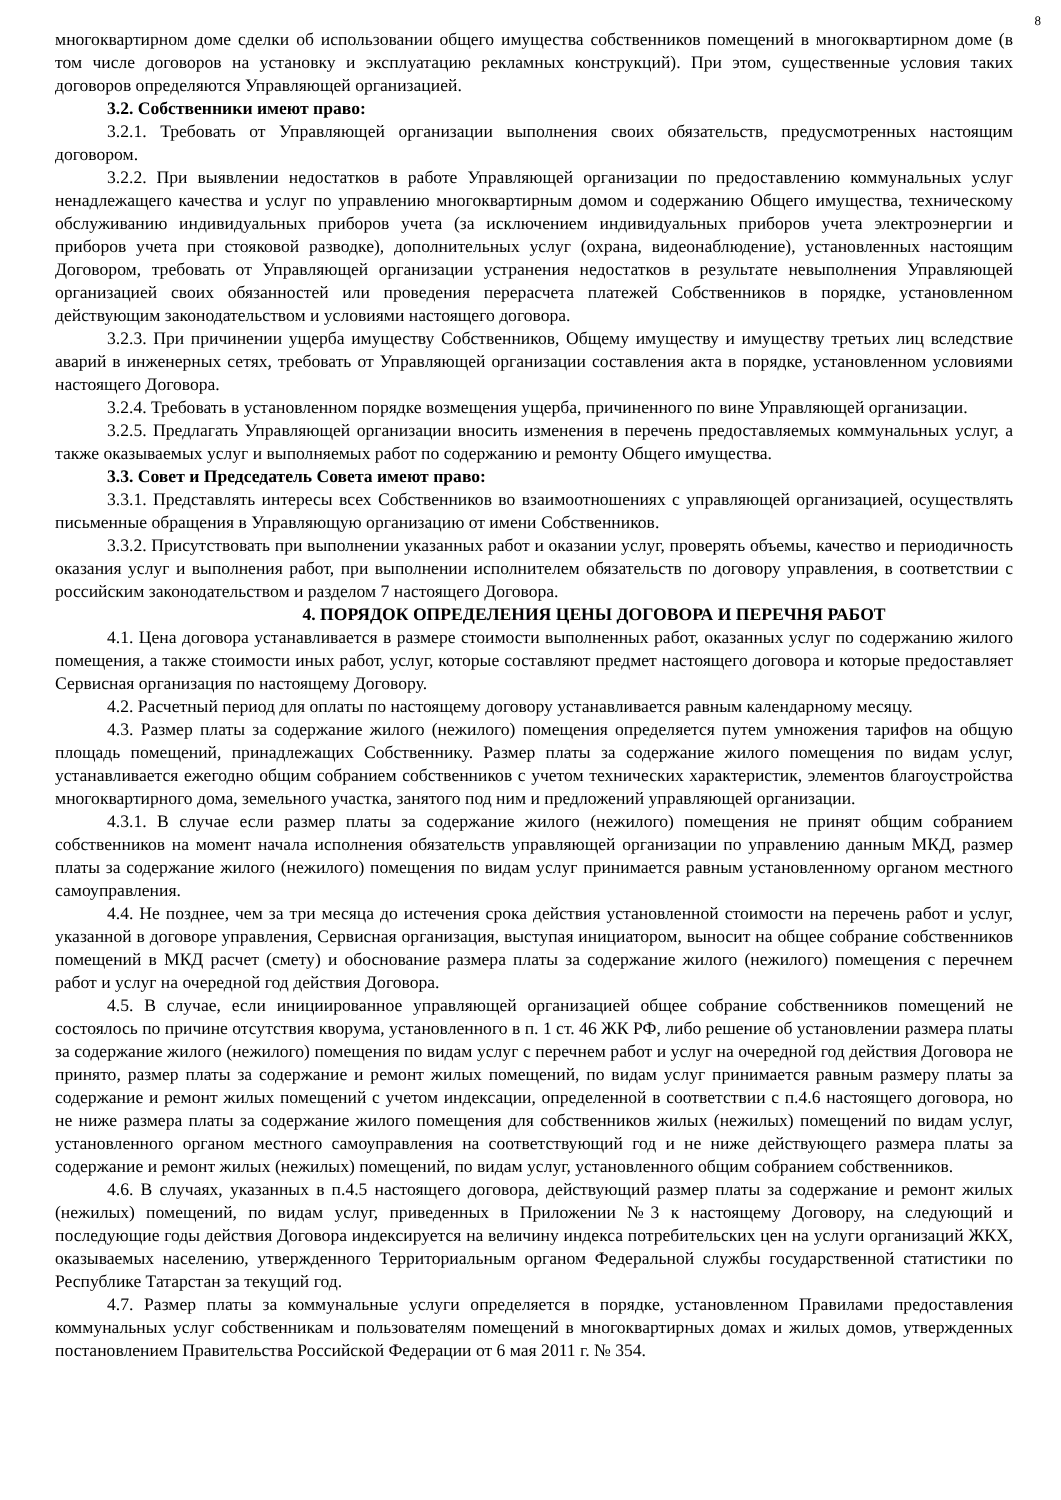8
многоквартирном доме сделки об использовании общего имущества собственников помещений в многоквартирном доме (в том числе договоров на установку и эксплуатацию рекламных конструкций). При этом, существенные условия таких договоров определяются Управляющей организацией.
3.2. Собственники имеют право:
3.2.1. Требовать от Управляющей организации выполнения своих обязательств, предусмотренных настоящим договором.
3.2.2. При выявлении недостатков в работе Управляющей организации по предоставлению коммунальных услуг ненадлежащего качества и услуг по управлению многоквартирным домом и содержанию Общего имущества, техническому обслуживанию индивидуальных приборов учета (за исключением индивидуальных приборов учета электроэнергии и приборов учета при стояковой разводке), дополнительных услуг (охрана, видеонаблюдение), установленных настоящим Договором, требовать от Управляющей организации устранения недостатков в результате невыполнения Управляющей организацией своих обязанностей или проведения перерасчета платежей Собственников в порядке, установленном действующим законодательством и условиями настоящего договора.
3.2.3. При причинении ущерба имуществу Собственников, Общему имуществу и имуществу третьих лиц вследствие аварий в инженерных сетях, требовать от Управляющей организации составления акта в порядке, установленном условиями настоящего Договора.
3.2.4. Требовать в установленном порядке возмещения ущерба, причиненного по вине Управляющей организации.
3.2.5. Предлагать Управляющей организации вносить изменения в перечень предоставляемых коммунальных услуг, а также оказываемых услуг и выполняемых работ по содержанию и ремонту Общего имущества.
3.3. Совет и Председатель Совета имеют право:
3.3.1. Представлять интересы всех Собственников во взаимоотношениях с управляющей организацией, осуществлять письменные обращения в Управляющую организацию от имени Собственников.
3.3.2. Присутствовать при выполнении указанных работ и оказании услуг, проверять объемы, качество и периодичность оказания услуг и выполнения работ, при выполнении исполнителем обязательств по договору управления, в соответствии с российским законодательством и разделом 7 настоящего Договора.
4. ПОРЯДОК ОПРЕДЕЛЕНИЯ ЦЕНЫ ДОГОВОРА И ПЕРЕЧНЯ РАБОТ
4.1. Цена договора устанавливается в размере стоимости выполненных работ, оказанных услуг по содержанию жилого помещения, а также стоимости иных работ, услуг, которые составляют предмет настоящего договора и которые предоставляет Сервисная организация по настоящему Договору.
4.2. Расчетный период для оплаты по настоящему договору устанавливается равным календарному месяцу.
4.3. Размер платы за содержание жилого (нежилого) помещения определяется путем умножения тарифов на общую площадь помещений, принадлежащих Собственнику. Размер платы за содержание жилого помещения по видам услуг, устанавливается ежегодно общим собранием собственников с учетом технических характеристик, элементов благоустройства многоквартирного дома, земельного участка, занятого под ним и предложений управляющей организации.
4.3.1. В случае если размер платы за содержание жилого (нежилого) помещения не принят общим собранием собственников на момент начала исполнения обязательств управляющей организации по управлению данным МКД, размер платы за содержание жилого (нежилого) помещения по видам услуг принимается равным установленному органом местного самоуправления.
4.4. Не позднее, чем за три месяца до истечения срока действия установленной стоимости на перечень работ и услуг, указанной в договоре управления, Сервисная организация, выступая инициатором, выносит на общее собрание собственников помещений в МКД расчет (смету) и обоснование размера платы за содержание жилого (нежилого) помещения с перечнем работ и услуг на очередной год действия Договора.
4.5. В случае, если инициированное управляющей организацией общее собрание собственников помещений не состоялось по причине отсутствия кворума, установленного в п. 1 ст. 46 ЖК РФ, либо решение об установлении размера платы за содержание жилого (нежилого) помещения по видам услуг с перечнем работ и услуг на очередной год действия Договора не принято, размер платы за содержание и ремонт жилых помещений, по видам услуг принимается равным размеру платы за содержание и ремонт жилых помещений с учетом индексации, определенной в соответствии с п.4.6 настоящего договора, но не ниже размера платы за содержание жилого помещения для собственников жилых (нежилых) помещений по видам услуг, установленного органом местного самоуправления на соответствующий год и не ниже действующего размера платы за содержание и ремонт жилых (нежилых) помещений, по видам услуг, установленного общим собранием собственников.
4.6. В случаях, указанных в п.4.5 настоящего договора, действующий размер платы за содержание и ремонт жилых (нежилых) помещений, по видам услуг, приведенных в Приложении №3 к настоящему Договору, на следующий и последующие годы действия Договора индексируется на величину индекса потребительских цен на услуги организаций ЖКХ, оказываемых населению, утвержденного Территориальным органом Федеральной службы государственной статистики по Республике Татарстан за текущий год.
4.7. Размер платы за коммунальные услуги определяется в порядке, установленном Правилами предоставления коммунальных услуг собственникам и пользователям помещений в многоквартирных домах и жилых домов, утвержденных постановлением Правительства Российской Федерации от 6 мая 2011 г. № 354.